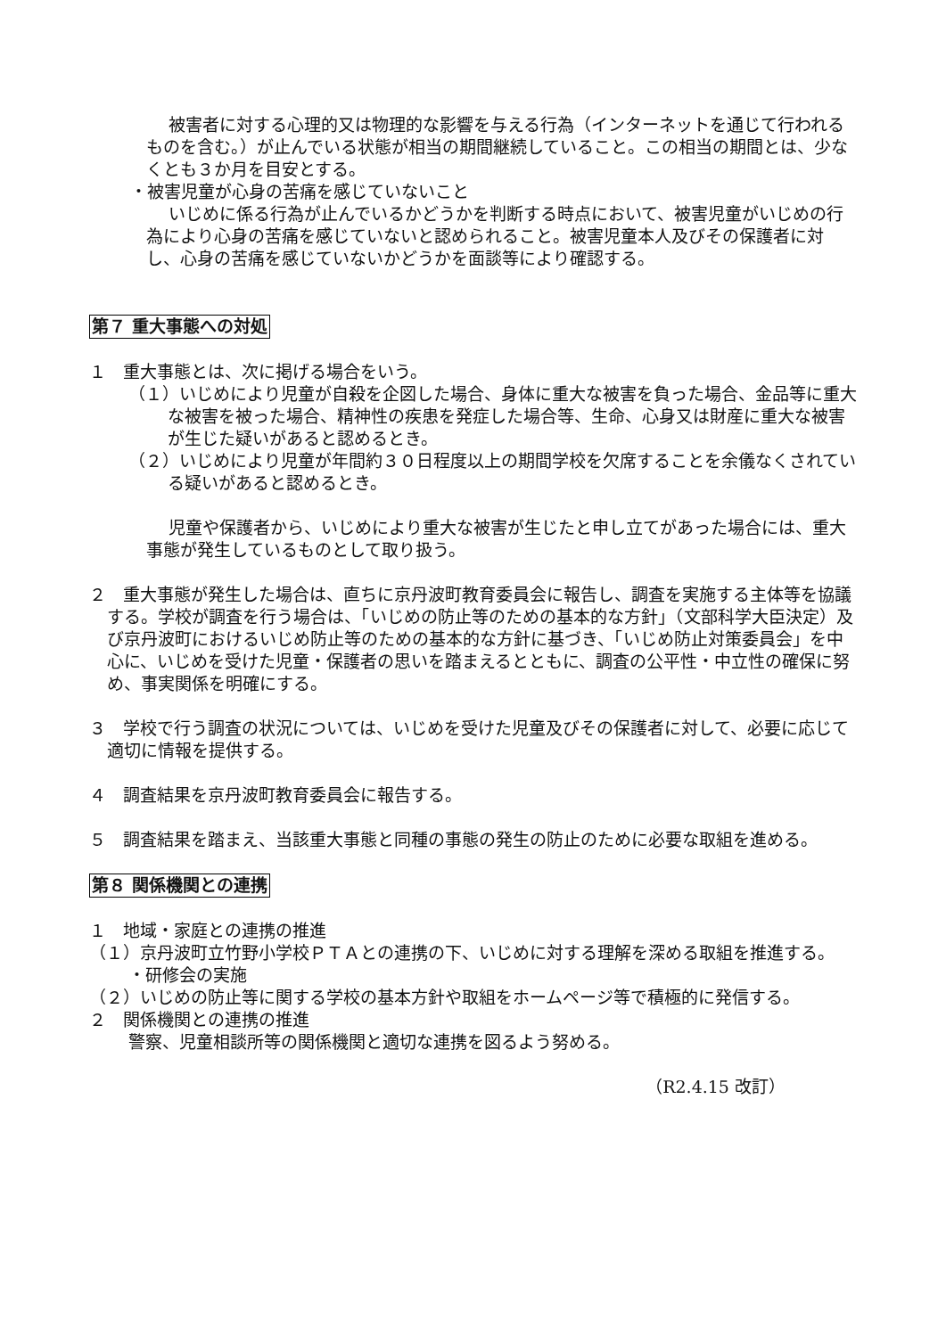被害者に対する心理的又は物理的な影響を与える行為（インターネットを通じて行われるものを含む。）が止んでいる状態が相当の期間継続していること。この相当の期間とは、少なくとも３か月を目安とする。
・被害児童が心身の苦痛を感じていないこと
いじめに係る行為が止んでいるかどうかを判断する時点において、被害児童がいじめの行為により心身の苦痛を感じていないと認められること。被害児童本人及びその保護者に対し、心身の苦痛を感じていないかどうかを面談等により確認する。
第７ 重大事態への対処
１　重大事態とは、次に掲げる場合をいう。
（１）いじめにより児童が自殺を企図した場合、身体に重大な被害を負った場合、金品等に重大な被害を被った場合、精神性の疾患を発症した場合等、生命、心身又は財産に重大な被害が生じた疑いがあると認めるとき。
（２）いじめにより児童が年間約３０日程度以上の期間学校を欠席することを余儀なくされている疑いがあると認めるとき。
児童や保護者から、いじめにより重大な被害が生じたと申し立てがあった場合には、重大事態が発生しているものとして取り扱う。
２　重大事態が発生した場合は、直ちに京丹波町教育委員会に報告し、調査を実施する主体等を協議する。学校が調査を行う場合は、「いじめの防止等のための基本的な方針」（文部科学大臣決定）及び京丹波町におけるいじめ防止等のための基本的な方針に基づき、「いじめ防止対策委員会」を中心に、いじめを受けた児童・保護者の思いを踏まえるとともに、調査の公平性・中立性の確保に努め、事実関係を明確にする。
３　学校で行う調査の状況については、いじめを受けた児童及びその保護者に対して、必要に応じて適切に情報を提供する。
４　調査結果を京丹波町教育委員会に報告する。
５　調査結果を踏まえ、当該重大事態と同種の事態の発生の防止のために必要な取組を進める。
第８ 関係機関との連携
１　地域・家庭との連携の推進
（１）京丹波町立竹野小学校ＰＴＡとの連携の下、いじめに対する理解を深める取組を推進する。
・研修会の実施
（２）いじめの防止等に関する学校の基本方針や取組をホームページ等で積極的に発信する。
２　関係機関との連携の推進
警察、児童相談所等の関係機関と適切な連携を図るよう努める。
（R2.4.15 改訂）